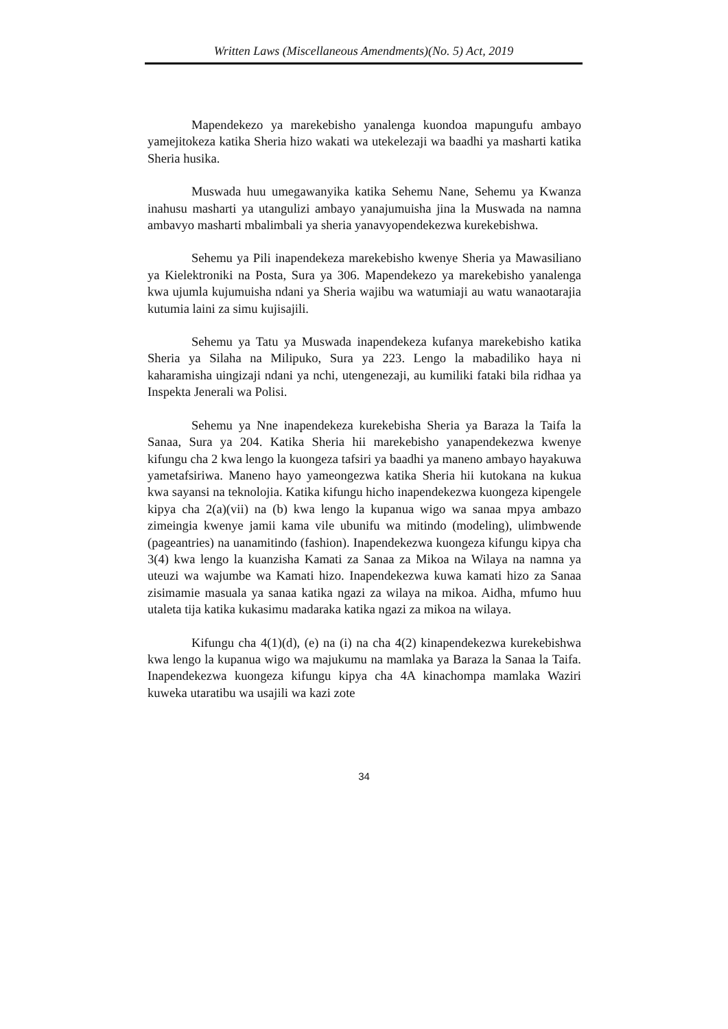Written Laws (Miscellaneous Amendments)(No. 5) Act, 2019
Mapendekezo ya marekebisho yanalenga kuondoa mapungufu ambayo yamejitokeza katika Sheria hizo wakati wa utekelezaji wa baadhi ya masharti katika Sheria husika.
Muswada huu umegawanyika katika Sehemu Nane, Sehemu ya Kwanza inahusu masharti ya utangulizi ambayo yanajumuisha jina la Muswada na namna ambavyo masharti mbalimbali ya sheria yanavyopendekezwa kurekebishwa.
Sehemu ya Pili inapendekeza marekebisho kwenye Sheria ya Mawasiliano ya Kielektroniki na Posta, Sura ya 306. Mapendekezo ya marekebisho yanalenga kwa ujumla kujumuisha ndani ya Sheria wajibu wa watumiaji au watu wanaotarajia kutumia laini za simu kujisajili.
Sehemu ya Tatu ya Muswada inapendekeza kufanya marekebisho katika Sheria ya Silaha na Milipuko, Sura ya 223. Lengo la mabadiliko haya ni kaharamisha uingizaji ndani ya nchi, utengenezaji, au kumiliki fataki bila ridhaa ya Inspekta Jenerali wa Polisi.
Sehemu ya Nne inapendekeza kurekebisha Sheria ya Baraza la Taifa la Sanaa, Sura ya 204. Katika Sheria hii marekebisho yanapendekezwa kwenye kifungu cha 2 kwa lengo la kuongeza tafsiri ya baadhi ya maneno ambayo hayakuwa yametafsiriwa. Maneno hayo yameongezwa katika Sheria hii kutokana na kukua kwa sayansi na teknolojia. Katika kifungu hicho inapendekezwa kuongeza kipengele kipya cha 2(a)(vii) na (b) kwa lengo la kupanua wigo wa sanaa mpya ambazo zimeingia kwenye jamii kama vile ubunifu wa mitindo (modeling), ulimbwende (pageantries) na uanamitindo (fashion). Inapendekezwa kuongeza kifungu kipya cha 3(4) kwa lengo la kuanzisha Kamati za Sanaa za Mikoa na Wilaya na namna ya uteuzi wa wajumbe wa Kamati hizo. Inapendekezwa kuwa kamati hizo za Sanaa zisimamie masuala ya sanaa katika ngazi za wilaya na mikoa. Aidha, mfumo huu utaleta tija katika kukasimu madaraka katika ngazi za mikoa na wilaya.
Kifungu cha 4(1)(d), (e) na (i) na cha 4(2) kinapendekezwa kurekebishwa kwa lengo la kupanua wigo wa majukumu na mamlaka ya Baraza la Sanaa la Taifa. Inapendekezwa kuongeza kifungu kipya cha 4A kinachompa mamlaka Waziri kuweka utaratibu wa usajili wa kazi zote
34